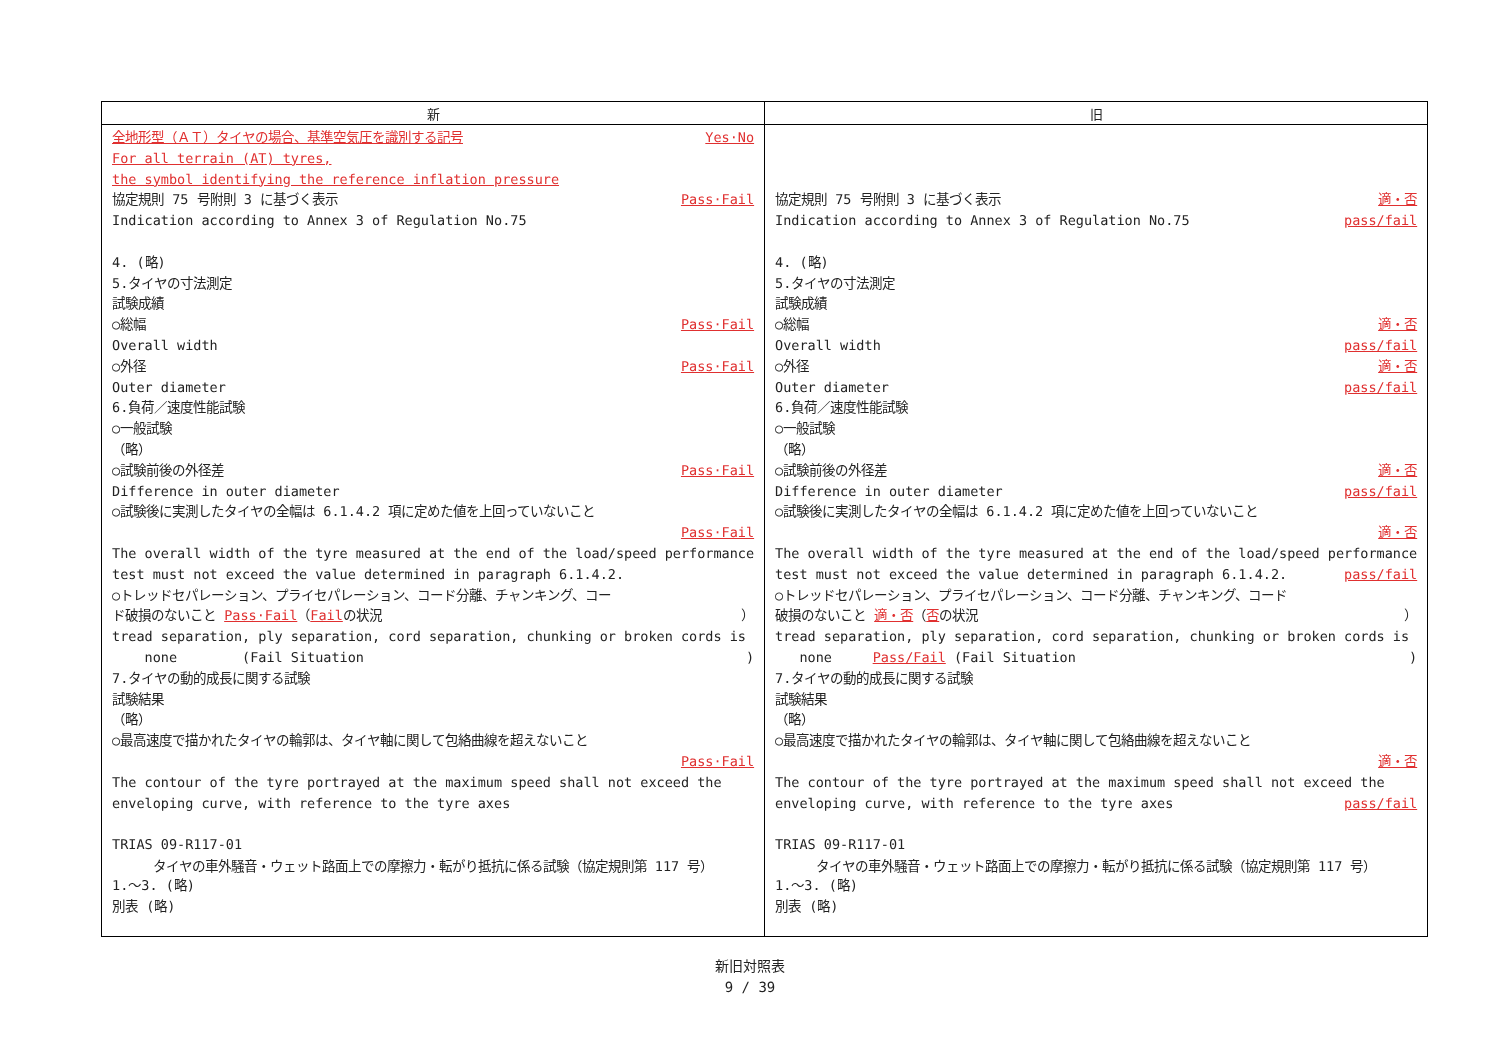| 新 | 旧 |
| --- | --- |
| 全地形型（ＡＴ）タイヤの場合、基準空気圧を識別する記号 Yes·No For all terrain (AT) tyres, the symbol identifying the reference inflation pressure 協定規則 75 号附則 3 に基づく表示 Pass·Fail Indication according to Annex 3 of Regulation No.75 4. (略) 5.タイヤの寸法測定 試験成績 ○総幅 Pass·Fail Overall width ○外径 Pass·Fail Outer diameter 6.負荷／速度性能試験 ○一般試験 （略） ○試験前後の外径差 Pass·Fail Difference in outer diameter ○試験後に実測したタイヤの全幅は 6.1.4.2 項に定めた値を上回っていないこと Pass·Fail The overall width of the tyre measured at the end of the load/speed performance test must not exceed the value determined in paragraph 6.1.4.2. ○トレッドセパレーション、プライセパレーション、コード分離、チャンキング、コー ド破損のないこと Pass·Fail （ Fail の状況 ） tread separation, ply separation, cord separation, chunking or broken cords is none (Fail Situation ) 7.タイヤの動的成長に関する試験 試験結果 （略） ○最高速度で描かれたタイヤの輪郭は、タイヤ軸に関して包絡曲線を超えないこと Pass·Fail The contour of the tyre portrayed at the maximum speed shall not exceed the enveloping curve, with reference to the tyre axes TRIAS 09-R117-01 タイヤの車外騒音・ウェット路面上での摩擦力・転がり抵抗に係る試験（協定規則第 117 号） 1.～3. (略) 別表 (略) | 協定規則 75 号附則 3 に基づく表示 適・否 Indication according to Annex 3 of Regulation No.75 pass/fail 4. (略) 5.タイヤの寸法測定 試験成績 ○総幅 適・否 Overall width pass/fail ○外径 適・否 Outer diameter pass/fail 6.負荷／速度性能試験 ○一般試験 （略） ○試験前後の外径差 適・否 Difference in outer diameter pass/fail ○試験後に実測したタイヤの全幅は 6.1.4.2 項に定めた値を上回っていないこと 適・否 The overall width of the tyre measured at the end of the load/speed performance test must not exceed the value determined in paragraph 6.1.4.2. pass/fail ○トレッドセパレーション、プライセパレーション、コード分離、チャンキング、コード 破損のないこと 適・否 （ 否 の状況 ） tread separation, ply separation, cord separation, chunking or broken cords is none Pass/Fail (Fail Situation ) 7.タイヤの動的成長に関する試験 試験結果 （略） ○最高速度で描かれたタイヤの輪郭は、タイヤ軸に関して包絡曲線を超えないこと 適・否 The contour of the tyre portrayed at the maximum speed shall not exceed the enveloping curve, with reference to the tyre axes pass/fail TRIAS 09-R117-01 タイヤの車外騒音・ウェット路面上での摩擦力・転がり抵抗に係る試験（協定規則第 117 号） 1.～3. (略) 別表 (略) |
新旧対照表
9 / 39